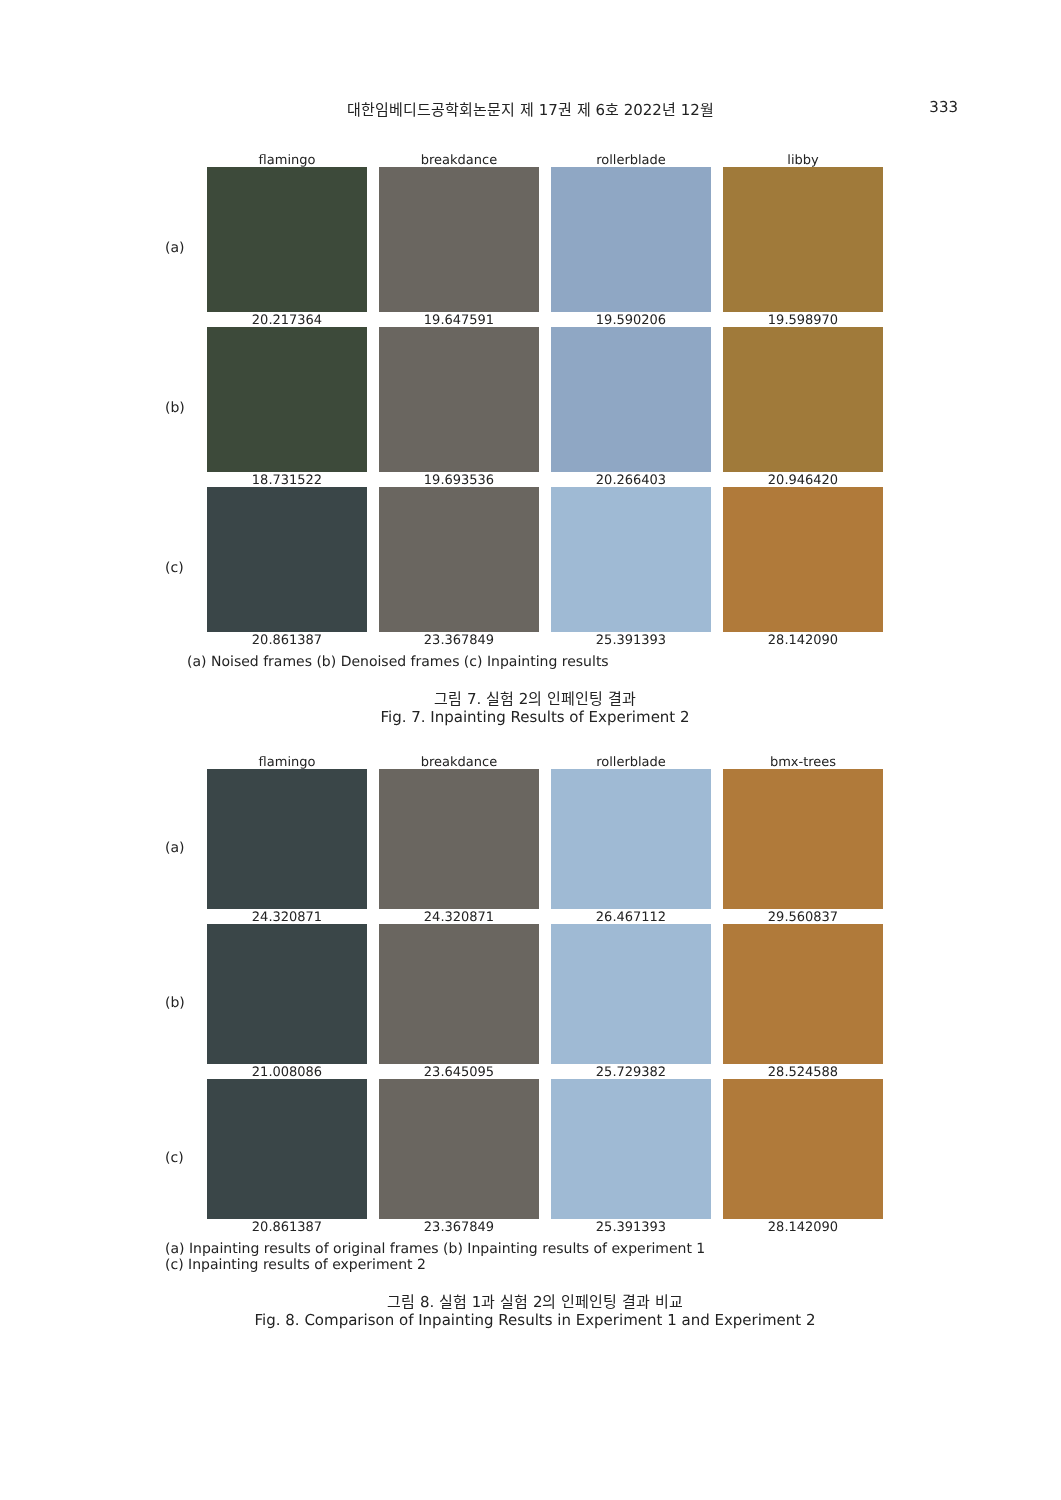대한임베디드공학회논문지 제 17권 제 6호 2022년 12월
333
flamingo breakdance rollerblade libby
(a) 20.217364 19.647591 19.590206 19.598970
(b) 18.731522 19.693536 20.266403 20.946420
(c) 20.861387 23.367849 25.391393 28.142090
(a) Noised frames (b) Denoised frames (c) Inpainting results
그림 7. 실험 2의 인페인팅 결과
Fig. 7. Inpainting Results of Experiment 2
flamingo breakdance rollerblade bmx-trees
(a) 24.320871 24.320871 26.467112 29.560837
(b) 21.008086 23.645095 25.729382 28.524588
(c) 20.861387 23.367849 25.391393 28.142090
(a) Inpainting results of original frames (b) Inpainting results of experiment 1
(c) Inpainting results of experiment 2
그림 8. 실험 1과 실험 2의 인페인팅 결과 비교
Fig. 8. Comparison of Inpainting Results in Experiment 1 and Experiment 2